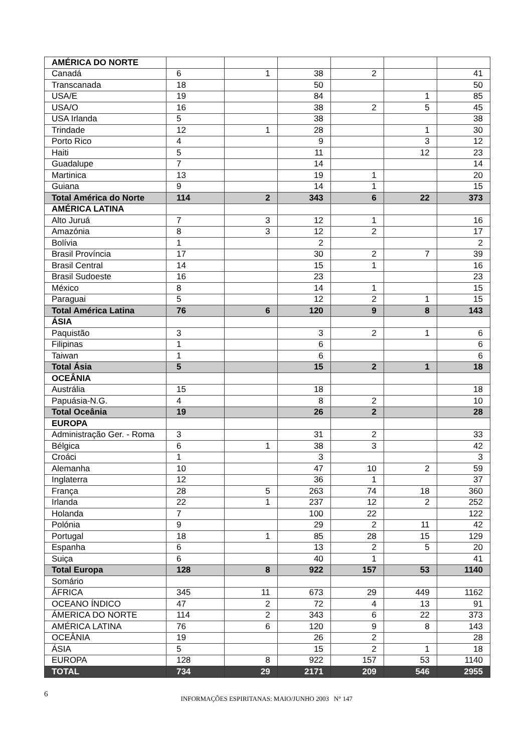| AMÉRICA DO NORTE | | | | | | |
| Canadá | 6 | 1 | 38 | 2 | | 41 |
| Transcanada | 18 | | 50 | | | 50 |
| USA/E | 19 | | 84 | | 1 | 85 |
| USA/O | 16 | | 38 | 2 | 5 | 45 |
| USA Irlanda | 5 | | 38 | | | 38 |
| Trindade | 12 | 1 | 28 | | 1 | 30 |
| Porto Rico | 4 | | 9 | | 3 | 12 |
| Haiti | 5 | | 11 | | 12 | 23 |
| Guadalupe | 7 | | 14 | | | 14 |
| Martinica | 13 | | 19 | 1 | | 20 |
| Guiana | 9 | | 14 | 1 | | 15 |
| Total América do Norte | 114 | 2 | 343 | 6 | 22 | 373 |
| AMÉRICA LATINA | | | | | | |
| Alto Juruá | 7 | 3 | 12 | 1 | | 16 |
| Amazónia | 8 | 3 | 12 | 2 | | 17 |
| Bolívia | 1 | | 2 | | | 2 |
| Brasil Província | 17 | | 30 | 2 | 7 | 39 |
| Brasil Central | 14 | | 15 | 1 | | 16 |
| Brasil Sudoeste | 16 | | 23 | | | 23 |
| México | 8 | | 14 | 1 | | 15 |
| Paraguai | 5 | | 12 | 2 | 1 | 15 |
| Total América Latina | 76 | 6 | 120 | 9 | 8 | 143 |
| ÁSIA | | | | | | |
| Paquistão | 3 | | 3 | 2 | 1 | 6 |
| Filipinas | 1 | | 6 | | | 6 |
| Taiwan | 1 | | 6 | | | 6 |
| Total Ásia | 5 | | 15 | 2 | 1 | 18 |
| OCEÂNIA | | | | | | |
| Austrália | 15 | | 18 | | | 18 |
| Papuásia-N.G. | 4 | | 8 | 2 | | 10 |
| Total Oceânia | 19 | | 26 | 2 | | 28 |
| EUROPA | | | | | | |
| Administração Ger. - Roma | 3 | | 31 | 2 | | 33 |
| Bélgica | 6 | 1 | 38 | 3 | | 42 |
| Croáci | 1 | | 3 | | | 3 |
| Alemanha | 10 | | 47 | 10 | 2 | 59 |
| Inglaterra | 12 | | 36 | 1 | | 37 |
| França | 28 | 5 | 263 | 74 | 18 | 360 |
| Irlanda | 22 | 1 | 237 | 12 | 2 | 252 |
| Holanda | 7 | | 100 | 22 | | 122 |
| Polónia | 9 | | 29 | 2 | 11 | 42 |
| Portugal | 18 | 1 | 85 | 28 | 15 | 129 |
| Espanha | 6 | | 13 | 2 | 5 | 20 |
| Suiça | 6 | | 40 | 1 | | 41 |
| Total Europa | 128 | 8 | 922 | 157 | 53 | 1140 |
| Somário | | | | | | |
| ÁFRICA | 345 | 11 | 673 | 29 | 449 | 1162 |
| OCEANO ÍNDICO | 47 | 2 | 72 | 4 | 13 | 91 |
| ÁMERICA DO NORTE | 114 | 2 | 343 | 6 | 22 | 373 |
| AMÉRICA LATINA | 76 | 6 | 120 | 9 | 8 | 143 |
| OCEÂNIA | 19 | | 26 | 2 | | 28 |
| ÁSIA | 5 | | 15 | 2 | 1 | 18 |
| EUROPA | 128 | 8 | 922 | 157 | 53 | 1140 |
| TOTAL | 734 | 29 | 2171 | 209 | 546 | 2955 |
6 INFORMAÇÕES ESPIRITANAS: MAIO/JUNHO 2003 N° 147